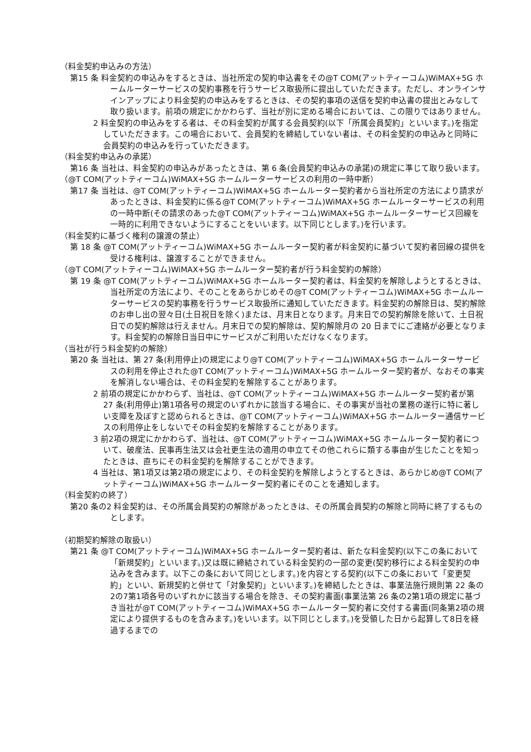（料金契約申込みの方法）
第15 条 料金契約の申込みをするときは、当社所定の契約申込書をその@T COM(アットティーコム)WiMAX+5G ホームルーターサービスの契約事務を行うサービス取扱所に提出していただきます。ただし、オンラインサインアップにより料金契約の申込みをするときは、その契約事項の送信を契約申込書の提出とみなして取り扱います。前項の規定にかかわらず、当社が別に定める場合においては、この限りではありません。
2 料金契約の申込みをする者は、その料金契約が属する会員契約(以下「所属会員契約」といいます。)を指定していただきます。この場合において、会員契約を締結していない者は、その料金契約の申込みと同時に会員契約の申込みを行っていただきます。
（料金契約申込みの承諾）
第16 条 当社は、料金契約の申込みがあったときは、第 6 条(会員契約申込みの承諾)の規定に準じて取り扱います。
（@T COM(アットティーコム)WiMAX+5G ホームルーターサービスの利用の一時中断）
第17 条 当社は、@T COM(アットティーコム)WiMAX+5G ホームルーター契約者から当社所定の方法により請求があったときは、料金契約に係る@T COM(アットティーコム)WiMAX+5G ホームルーターサービスの利用の一時中断(その請求のあった@T COM(アットティーコム)WiMAX+5G ホームルーターサービス回線を一時的に利用できないようにすることをいいます。以下同じとします。)を行います。
（料金契約に基づく権利の譲渡の禁止）
第 18 条 @T COM(アットティーコム)WiMAX+5G ホームルーター契約者が料金契約に基づいて契約者回線の提供を受ける権利は、譲渡することができません。
（@T COM(アットティーコム)WiMAX+5G ホームルーター契約者が行う料金契約の解除）
第 19 条 @T COM(アットティーコム)WiMAX+5G ホームルーター契約者は、料金契約を解除しようとするときは、当社所定の方法により、そのことをあらかじめその@T COM(アットティーコム)WiMAX+5G ホームルーターサービスの契約事務を行うサービス取扱所に通知していただきます。料金契約の解除日は、契約解除のお申し出の翌々日(土日祝日を除く)または、月末日となります。月末日での契約解除を除いて、土日祝日での契約解除は行えません。月末日での契約解除は、契約解除月の 20 日までにご連絡が必要となります。料金契約の解除日当日中にサービスがご利用いただけなくなります。
（当社が行う料金契約の解除）
第20 条 当社は、第 27 条(利用停止)の規定により@T COM(アットティーコム)WiMAX+5G ホームルーターサービスの利用を停止された@T COM(アットティーコム)WiMAX+5G ホームルーター契約者が、なおその事実を解消しない場合は、その料金契約を解除することがあります。
2 前項の規定にかかわらず、当社は、@T COM(アットティーコム)WiMAX+5G ホームルーター契約者が第 27 条(利用停止)第1項各号の規定のいずれかに該当する場合に、その事実が当社の業務の遂行に特に著しい支障を及ぼすと認められるときは、@T COM(アットティーコム)WiMAX+5G ホームルーター通信サービスの利用停止をしないでその料金契約を解除することがあります。
3 前2項の規定にかかわらず、当社は、@T COM(アットティーコム)WiMAX+5G ホームルーター契約者について、破産法、民事再生法又は会社更生法の適用の申立てその他これらに類する事由が生じたことを知ったときは、直ちにその料金契約を解除することができます。
4 当社は、第1項又は第2項の規定により、その料金契約を解除しようとするときは、あらかじめ@T COM(アットティーコム)WiMAX+5G ホームルーター契約者にそのことを通知します。
（料金契約の終了）
第20 条の2 料金契約は、その所属会員契約の解除があったときは、その所属会員契約の解除と同時に終了するものとします。
（初期契約解除の取扱い）
第21 条 @T COM(アットティーコム)WiMAX+5G ホームルーター契約者は、新たな料金契約(以下この条において「新規契約」といいます。)又は既に締結されている料金契約の一部の変更(契約移行による料金契約の申込みを含みます。以下この条において同じとします。)を内容とする契約(以下この条において「変更契約」といい、新規契約と併せて「対象契約」といいます。)を締結したときは、事業法施行規則第 22 条の2の7第1項各号のいずれかに該当する場合を除き、その契約書面(事業法第 26 条の2第1項の規定に基づき当社が@T COM(アットティーコム)WiMAX+5G ホームルーター契約者に交付する書面(同条第2項の規定により提供するものを含みます。)をいいます。以下同じとします。)を受領した日から起算して8日を経過するまでの